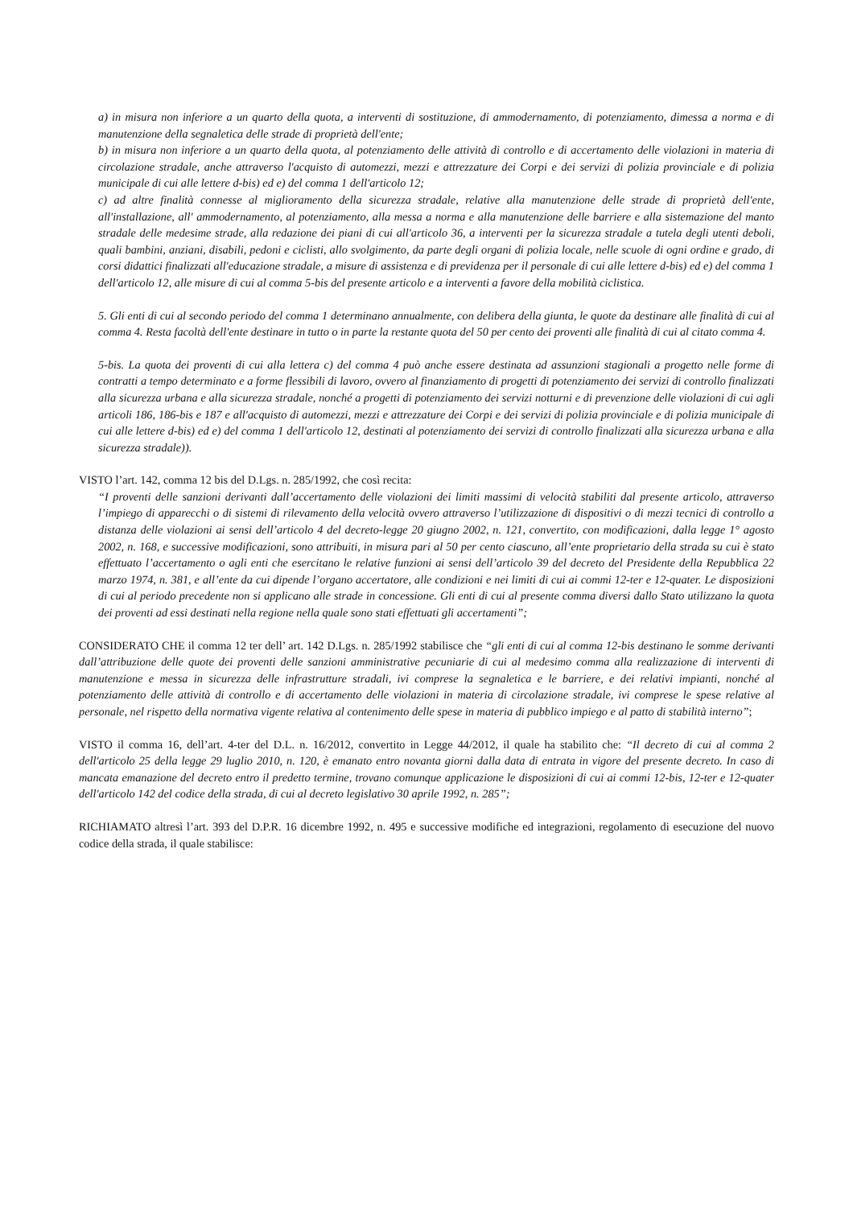a) in misura non inferiore a un quarto della quota, a interventi di sostituzione, di ammodernamento, di potenziamento, dimessa a norma e di manutenzione della segnaletica delle strade di proprietà dell'ente;
b) in misura non inferiore a un quarto della quota, al potenziamento delle attività di controllo e di accertamento delle violazioni in materia di circolazione stradale, anche attraverso l'acquisto di automezzi, mezzi e attrezzature dei Corpi e dei servizi di polizia provinciale e di polizia municipale di cui alle lettere d-bis) ed e) del comma 1 dell'articolo 12;
c) ad altre finalità connesse al miglioramento della sicurezza stradale, relative alla manutenzione delle strade di proprietà dell'ente, all'installazione, all' ammodernamento, al potenziamento, alla messa a norma e alla manutenzione delle barriere e alla sistemazione del manto stradale delle medesime strade, alla redazione dei piani di cui all'articolo 36, a interventi per la sicurezza stradale a tutela degli utenti deboli, quali bambini, anziani, disabili, pedoni e ciclisti, allo svolgimento, da parte degli organi di polizia locale, nelle scuole di ogni ordine e grado, di corsi didattici finalizzati all'educazione stradale, a misure di assistenza e di previdenza per il personale di cui alle lettere d-bis) ed e) del comma 1 dell'articolo 12, alle misure di cui al comma 5-bis del presente articolo e a interventi a favore della mobilità ciclistica.
5. Gli enti di cui al secondo periodo del comma 1 determinano annualmente, con delibera della giunta, le quote da destinare alle finalità di cui al comma 4. Resta facoltà dell'ente destinare in tutto o in parte la restante quota del 50 per cento dei proventi alle finalità di cui al citato comma 4.
5-bis. La quota dei proventi di cui alla lettera c) del comma 4 può anche essere destinata ad assunzioni stagionali a progetto nelle forme di contratti a tempo determinato e a forme flessibili di lavoro, ovvero al finanziamento di progetti di potenziamento dei servizi di controllo finalizzati alla sicurezza urbana e alla sicurezza stradale, nonché a progetti di potenziamento dei servizi notturni e di prevenzione delle violazioni di cui agli articoli 186, 186-bis e 187 e all'acquisto di automezzi, mezzi e attrezzature dei Corpi e dei servizi di polizia provinciale e di polizia municipale di cui alle lettere d-bis) ed e) del comma 1 dell'articolo 12, destinati al potenziamento dei servizi di controllo finalizzati alla sicurezza urbana e alla sicurezza stradale)).
VISTO l’art. 142, comma 12 bis del D.Lgs. n. 285/1992, che così recita:
“I proventi delle sanzioni derivanti dall’accertamento delle violazioni dei limiti massimi di velocità stabiliti dal presente articolo, attraverso l’impiego di apparecchi o di sistemi di rilevamento della velocità ovvero attraverso l’utilizzazione di dispositivi o di mezzi tecnici di controllo a distanza delle violazioni ai sensi dell’articolo 4 del decreto-legge 20 giugno 2002, n. 121, convertito, con modificazioni, dalla legge 1° agosto 2002, n. 168, e successive modificazioni, sono attribuiti, in misura pari al 50 per cento ciascuno, all’ente proprietario della strada su cui è stato effettuato l’accertamento o agli enti che esercitano le relative funzioni ai sensi dell’articolo 39 del decreto del Presidente della Repubblica 22 marzo 1974, n. 381, e all’ente da cui dipende l’organo accertatore, alle condizioni e nei limiti di cui ai commi 12-ter e 12-quater. Le disposizioni di cui al periodo precedente non si applicano alle strade in concessione. Gli enti di cui al presente comma diversi dallo Stato utilizzano la quota dei proventi ad essi destinati nella regione nella quale sono stati effettuati gli accertamenti”;
CONSIDERATO CHE il comma 12 ter dell’ art. 142 D.Lgs. n. 285/1992 stabilisce che “gli enti di cui al comma 12-bis destinano le somme derivanti dall’attribuzione delle quote dei proventi delle sanzioni amministrative pecuniarie di cui al medesimo comma alla realizzazione di interventi di manutenzione e messa in sicurezza delle infrastrutture stradali, ivi comprese la segnaletica e le barriere, e dei relativi impianti, nonché al potenziamento delle attività di controllo e di accertamento delle violazioni in materia di circolazione stradale, ivi comprese le spese relative al personale, nel rispetto della normativa vigente relativa al contenimento delle spese in materia di pubblico impiego e al patto di stabilità interno”;
VISTO il comma 16, dell’art. 4-ter del D.L. n. 16/2012, convertito in Legge 44/2012, il quale ha stabilito che: “Il decreto di cui al comma 2 dell'articolo 25 della legge 29 luglio 2010, n. 120, è emanato entro novanta giorni dalla data di entrata in vigore del presente decreto. In caso di mancata emanazione del decreto entro il predetto termine, trovano comunque applicazione le disposizioni di cui ai commi 12-bis, 12-ter e 12-quater dell'articolo 142 del codice della strada, di cui al decreto legislativo 30 aprile 1992, n. 285”;
RICHIAMATO altresì l’art. 393 del D.P.R. 16 dicembre 1992, n. 495 e successive modifiche ed integrazioni, regolamento di esecuzione del nuovo codice della strada, il quale stabilisce: